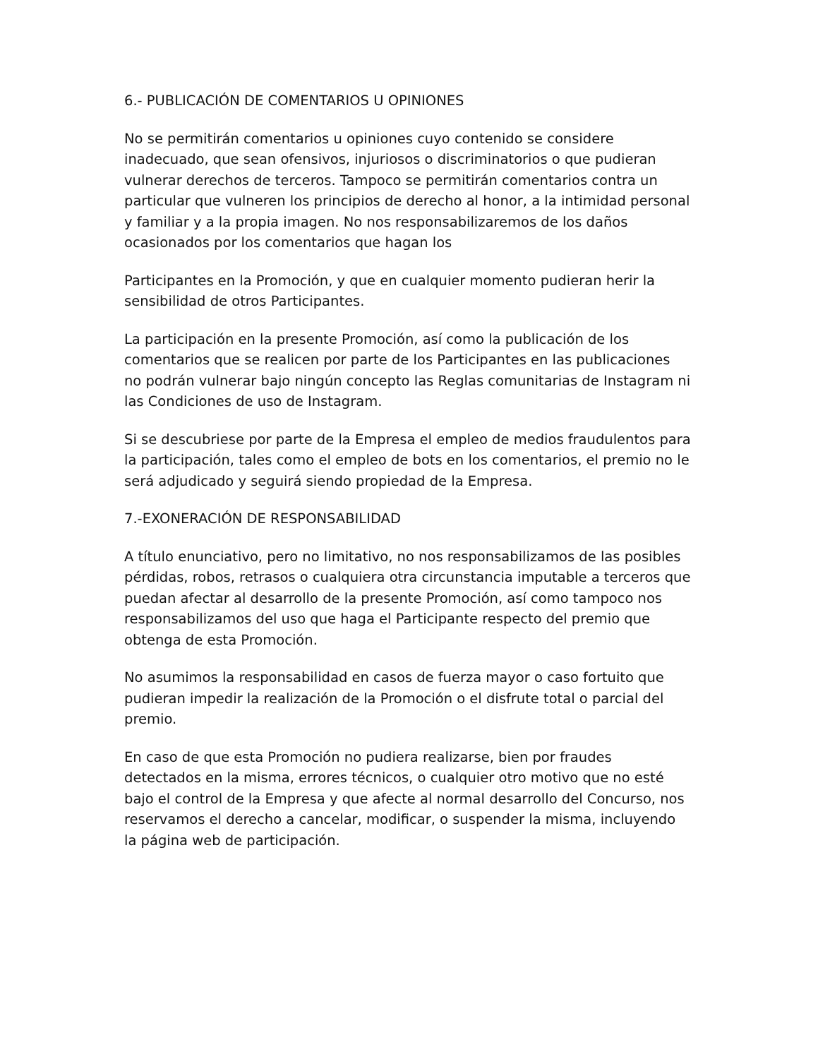6.- PUBLICACIÓN DE COMENTARIOS U OPINIONES
No se permitirán comentarios u opiniones cuyo contenido se considere inadecuado, que sean ofensivos, injuriosos o discriminatorios o que pudieran vulnerar derechos de terceros. Tampoco se permitirán comentarios contra un particular que vulneren los principios de derecho al honor, a la intimidad personal y familiar y a la propia imagen. No nos responsabilizaremos de los daños ocasionados por los comentarios que hagan los
Participantes en la Promoción, y que en cualquier momento pudieran herir la sensibilidad de otros Participantes.
La participación en la presente Promoción, así como la publicación de los comentarios que se realicen por parte de los Participantes en las publicaciones no podrán vulnerar bajo ningún concepto las Reglas comunitarias de Instagram ni las Condiciones de uso de Instagram.
Si se descubriese por parte de la Empresa el empleo de medios fraudulentos para la participación, tales como el empleo de bots en los comentarios, el premio no le será adjudicado y seguirá siendo propiedad de la Empresa.
7.-EXONERACIÓN DE RESPONSABILIDAD
A título enunciativo, pero no limitativo, no nos responsabilizamos de las posibles pérdidas, robos, retrasos o cualquiera otra circunstancia imputable a terceros que puedan afectar al desarrollo de la presente Promoción, así como tampoco nos responsabilizamos del uso que haga el Participante respecto del premio que obtenga de esta Promoción.
No asumimos la responsabilidad en casos de fuerza mayor o caso fortuito que pudieran impedir la realización de la Promoción o el disfrute total o parcial del premio.
En caso de que esta Promoción no pudiera realizarse, bien por fraudes detectados en la misma, errores técnicos, o cualquier otro motivo que no esté bajo el control de la Empresa y que afecte al normal desarrollo del Concurso, nos reservamos el derecho a cancelar, modificar, o suspender la misma, incluyendo la página web de participación.